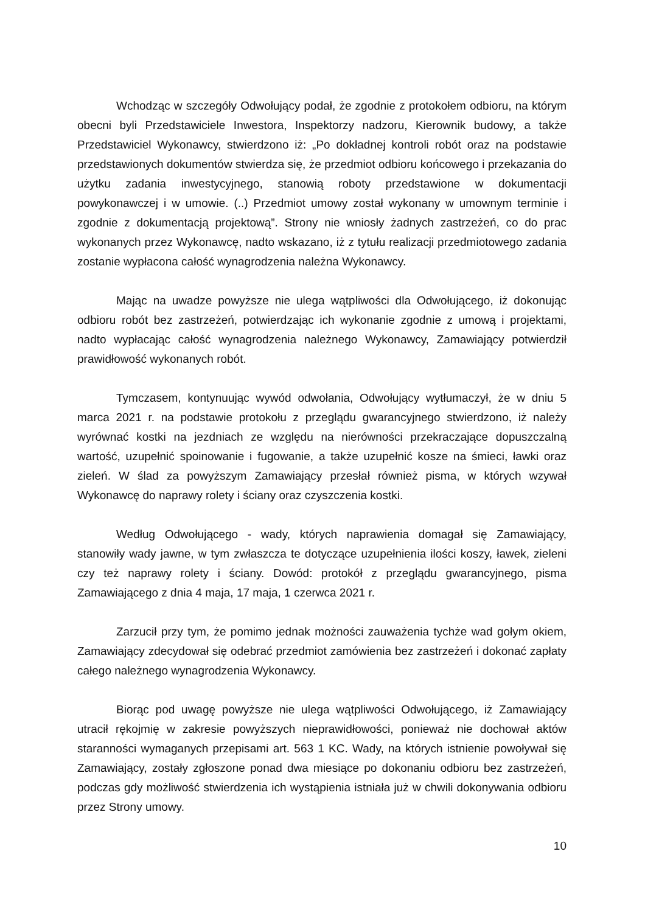Wchodząc w szczegóły Odwołujący podał, że zgodnie z protokołem odbioru, na którym obecni byli Przedstawiciele Inwestora, Inspektorzy nadzoru, Kierownik budowy, a także Przedstawiciel Wykonawcy, stwierdzono iż: „Po dokładnej kontroli robót oraz na podstawie przedstawionych dokumentów stwierdza się, że przedmiot odbioru końcowego i przekazania do użytku zadania inwestycyjnego, stanowią roboty przedstawione w dokumentacji powykonawczej i w umowie. (..) Przedmiot umowy został wykonany w umownym terminie i zgodnie z dokumentacją projektową”. Strony nie wniosły żadnych zastrzeżeń, co do prac wykonanych przez Wykonawcę, nadto wskazano, iż z tytułu realizacji przedmiotowego zadania zostanie wypłacona całość wynagrodzenia należna Wykonawcy.
Mając na uwadze powyższe nie ulega wątpliwości dla Odwołującego, iż dokonując odbioru robót bez zastrzeżeń, potwierdzając ich wykonanie zgodnie z umową i projektami, nadto wypłacając całość wynagrodzenia należnego Wykonawcy, Zamawiający potwierdził prawidłowość wykonanych robót.
Tymczasem, kontynuując wywód odwołania, Odwołujący wytłumaczył, że w dniu 5 marca 2021 r. na podstawie protokołu z przeglądu gwarancyjnego stwierdzono, iż należy wyrównać kostki na jezdniach ze względu na nierówności przekraczające dopuszczalną wartość, uzupełnić spoinowanie i fugowanie, a także uzupełnić kosze na śmieci, ławki oraz zieleń. W ślad za powyższym Zamawiający przesłał również pisma, w których wzywał Wykonawcę do naprawy rolety i ściany oraz czyszczenia kostki.
Według Odwołującego - wady, których naprawienia domagał się Zamawiający, stanowiły wady jawne, w tym zwłaszcza te dotyczące uzupełnienia ilości koszy, ławek, zieleni czy też naprawy rolety i ściany. Dowód: protokół z przeglądu gwarancyjnego, pisma Zamawiającego z dnia 4 maja, 17 maja, 1 czerwca 2021 r.
Zarzucił przy tym, że pomimo jednak możności zauważenia tychże wad gołym okiem, Zamawiający zdecydował się odebrać przedmiot zamówienia bez zastrzeżeń i dokonać zapłaty całego należnego wynagrodzenia Wykonawcy.
Biorąc pod uwagę powyższe nie ulega wątpliwości Odwołującego, iż Zamawiający utracił rękojmię w zakresie powyższych nieprawidłowości, ponieważ nie dochował aktów staranności wymaganych przepisami art. 563 1 KC. Wady, na których istnienie powoływał się Zamawiający, zostały zgłoszone ponad dwa miesiące po dokonaniu odbioru bez zastrzeżeń, podczas gdy możliwość stwierdzenia ich wystąpienia istniała już w chwili dokonywania odbioru przez Strony umowy.
10